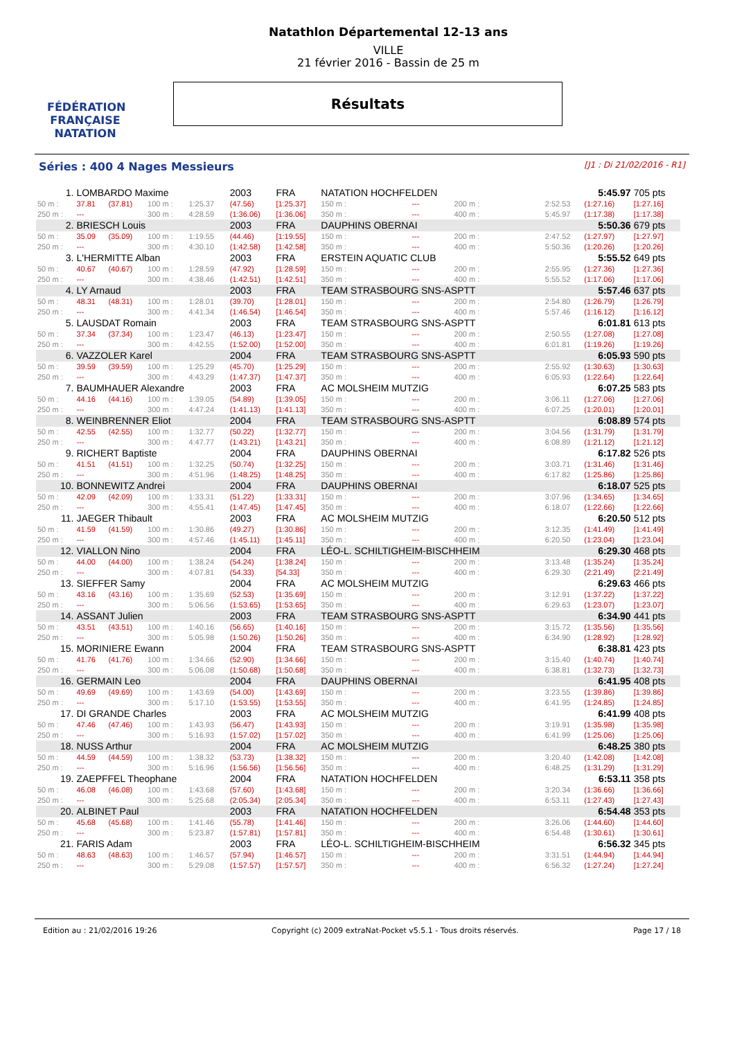FÉDÉRATION FRANÇAISE
NATATION
Natathlon Départemental 12-13 ans
VILLE
21 février 2016 - Bassin de 25 m
Résultats
Séries : 400 4 Nages Messieurs [J1 : Di 21/02/2016 - R1]
| 1. | LOMBARDO Maxime | | | | 2003 | FRA | NATATION HOCHFELDEN | | | | | 5:45.97 | 705 pts |
| 50 m : | 37.81 | (37.81) | 100 m : | 1:25.37 | (47.56) | [1:25.37] | 150 m : | --- | | 200 m : | 2:52.53 | (1:27.16) | [1:27.16] |
| 250 m : | --- | | 300 m : | 4:28.59 | (1:36.06) | [1:36.06] | 350 m : | --- | | 400 m : | 5:45.97 | (1:17.38) | [1:17.38] |
| 2. | BRIESCH Louis | | | | 2003 | FRA | DAUPHINS OBERNAI | | | | | 5:50.36 | 679 pts |
| 50 m : | 35.09 | (35.09) | 100 m : | 1:19.55 | (44.46) | [1:19.55] | 150 m : | --- | | 200 m : | 2:47.52 | (1:27.97) | [1:27.97] |
| 250 m : | --- | | 300 m : | 4:30.10 | (1:42.58) | [1:42.58] | 350 m : | --- | | 400 m : | 5:50.36 | (1:20.26) | [1:20.26] |
| 3. | L'HERMITTE Alban | | | | 2003 | FRA | ERSTEIN AQUATIC CLUB | | | | | 5:55.52 | 649 pts |
| 50 m : | 40.67 | (40.67) | 100 m : | 1:28.59 | (47.92) | [1:28.59] | 150 m : | --- | | 200 m : | 2:55.95 | (1:27.36) | [1:27.36] |
| 250 m : | --- | | 300 m : | 4:38.46 | (1:42.51) | [1:42.51] | 350 m : | --- | | 400 m : | 5:55.52 | (1:17.06) | [1:17.06] |
| 4. | LY Arnaud | | | | 2003 | FRA | TEAM STRASBOURG SNS-ASPTT | | | | | 5:57.46 | 637 pts |
| 50 m : | 48.31 | (48.31) | 100 m : | 1:28.01 | (39.70) | [1:28.01] | 150 m : | --- | | 200 m : | 2:54.80 | (1:26.79) | [1:26.79] |
| 250 m : | --- | | 300 m : | 4:41.34 | (1:46.54) | [1:46.54] | 350 m : | --- | | 400 m : | 5:57.46 | (1:16.12) | [1:16.12] |
| 5. | LAUSDAT Romain | | | | 2003 | FRA | TEAM STRASBOURG SNS-ASPTT | | | | | 6:01.81 | 613 pts |
| 50 m : | 37.34 | (37.34) | 100 m : | 1:23.47 | (46.13) | [1:23.47] | 150 m : | --- | | 200 m : | 2:50.55 | (1:27.08) | [1:27.08] |
| 250 m : | --- | | 300 m : | 4:42.55 | (1:52.00) | [1:52.00] | 350 m : | --- | | 400 m : | 6:01.81 | (1:19.26) | [1:19.26] |
| 6. | VAZZOLER Karel | | | | 2004 | FRA | TEAM STRASBOURG SNS-ASPTT | | | | | 6:05.93 | 590 pts |
| 50 m : | 39.59 | (39.59) | 100 m : | 1:25.29 | (45.70) | [1:25.29] | 150 m : | --- | | 200 m : | 2:55.92 | (1:30.63) | [1:30.63] |
| 250 m : | --- | | 300 m : | 4:43.29 | (1:47.37) | [1:47.37] | 350 m : | --- | | 400 m : | 6:05.93 | (1:22.64) | [1:22.64] |
| 7. | BAUMHAUER Alexandre | | | | 2003 | FRA | AC MOLSHEIM MUTZIG | | | | | 6:07.25 | 583 pts |
| 50 m : | 44.16 | (44.16) | 100 m : | 1:39.05 | (54.89) | [1:39.05] | 150 m : | --- | | 200 m : | 3:06.11 | (1:27.06) | [1:27.06] |
| 250 m : | --- | | 300 m : | 4:47.24 | (1:41.13) | [1:41.13] | 350 m : | --- | | 400 m : | 6:07.25 | (1:20.01) | [1:20.01] |
| 8. | WEINBRENNER Eliot | | | | 2004 | FRA | TEAM STRASBOURG SNS-ASPTT | | | | | 6:08.89 | 574 pts |
| 50 m : | 42.55 | (42.55) | 100 m : | 1:32.77 | (50.22) | [1:32.77] | 150 m : | --- | | 200 m : | 3:04.56 | (1:31.79) | [1:31.79] |
| 250 m : | --- | | 300 m : | 4:47.77 | (1:43.21) | [1:43.21] | 350 m : | --- | | 400 m : | 6:08.89 | (1:21.12) | [1:21.12] |
| 9. | RICHERT Baptiste | | | | 2004 | FRA | DAUPHINS OBERNAI | | | | | 6:17.82 | 526 pts |
| 50 m : | 41.51 | (41.51) | 100 m : | 1:32.25 | (50.74) | [1:32.25] | 150 m : | --- | | 200 m : | 3:03.71 | (1:31.46) | [1:31.46] |
| 250 m : | --- | | 300 m : | 4:51.96 | (1:48.25) | [1:48.25] | 350 m : | --- | | 400 m : | 6:17.82 | (1:25.86) | [1:25.86] |
| 10. | BONNEWITZ Andrei | | | | 2004 | FRA | DAUPHINS OBERNAI | | | | | 6:18.07 | 525 pts |
| 50 m : | 42.09 | (42.09) | 100 m : | 1:33.31 | (51.22) | [1:33.31] | 150 m : | --- | | 200 m : | 3:07.96 | (1:34.65) | [1:34.65] |
| 250 m : | --- | | 300 m : | 4:55.41 | (1:47.45) | [1:47.45] | 350 m : | --- | | 400 m : | 6:18.07 | (1:22.66) | [1:22.66] |
| 11. | JAEGER Thibault | | | | 2003 | FRA | AC MOLSHEIM MUTZIG | | | | | 6:20.50 | 512 pts |
| 50 m : | 41.59 | (41.59) | 100 m : | 1:30.86 | (49.27) | [1:30.86] | 150 m : | --- | | 200 m : | 3:12.35 | (1:41.49) | [1:41.49] |
| 250 m : | --- | | 300 m : | 4:57.46 | (1:45.11) | [1:45.11] | 350 m : | --- | | 400 m : | 6:20.50 | (1:23.04) | [1:23.04] |
| 12. | VIALLON Nino | | | | 2004 | FRA | LÉO-L. SCHILTIGHEIM-BISCHHEIM | | | | | 6:29.30 | 468 pts |
| 50 m : | 44.00 | (44.00) | 100 m : | 1:38.24 | (54.24) | [1:38.24] | 150 m : | --- | | 200 m : | 3:13.48 | (1:35.24) | [1:35.24] |
| 250 m : | --- | | 300 m : | 4:07.81 | (54.33) | [54.33] | 350 m : | --- | | 400 m : | 6:29.30 | (2:21.49) | [2:21.49] |
| 13. | SIEFFER Samy | | | | 2004 | FRA | AC MOLSHEIM MUTZIG | | | | | 6:29.63 | 466 pts |
| 50 m : | 43.16 | (43.16) | 100 m : | 1:35.69 | (52.53) | [1:35.69] | 150 m : | --- | | 200 m : | 3:12.91 | (1:37.22) | [1:37.22] |
| 250 m : | --- | | 300 m : | 5:06.56 | (1:53.65) | [1:53.65] | 350 m : | --- | | 400 m : | 6:29.63 | (1:23.07) | [1:23.07] |
| 14. | ASSANT Julien | | | | 2003 | FRA | TEAM STRASBOURG SNS-ASPTT | | | | | 6:34.90 | 441 pts |
| 50 m : | 43.51 | (43.51) | 100 m : | 1:40.16 | (56.65) | [1:40.16] | 150 m : | --- | | 200 m : | 3:15.72 | (1:35.56) | [1:35.56] |
| 250 m : | --- | | 300 m : | 5:05.98 | (1:50.26) | [1:50.26] | 350 m : | --- | | 400 m : | 6:34.90 | (1:28.92) | [1:28.92] |
| 15. | MORINIERE Ewann | | | | 2004 | FRA | TEAM STRASBOURG SNS-ASPTT | | | | | 6:38.81 | 423 pts |
| 50 m : | 41.76 | (41.76) | 100 m : | 1:34.66 | (52.90) | [1:34.66] | 150 m : | --- | | 200 m : | 3:15.40 | (1:40.74) | [1:40.74] |
| 250 m : | --- | | 300 m : | 5:06.08 | (1:50.68) | [1:50.68] | 350 m : | --- | | 400 m : | 6:38.81 | (1:32.73) | [1:32.73] |
| 16. | GERMAIN Leo | | | | 2004 | FRA | DAUPHINS OBERNAI | | | | | 6:41.95 | 408 pts |
| 50 m : | 49.69 | (49.69) | 100 m : | 1:43.69 | (54.00) | [1:43.69] | 150 m : | --- | | 200 m : | 3:23.55 | (1:39.86) | [1:39.86] |
| 250 m : | --- | | 300 m : | 5:17.10 | (1:53.55) | [1:53.55] | 350 m : | --- | | 400 m : | 6:41.95 | (1:24.85) | [1:24.85] |
| 17. | DI GRANDE Charles | | | | 2003 | FRA | AC MOLSHEIM MUTZIG | | | | | 6:41.99 | 408 pts |
| 50 m : | 47.46 | (47.46) | 100 m : | 1:43.93 | (56.47) | [1:43.93] | 150 m : | --- | | 200 m : | 3:19.91 | (1:35.98) | [1:35.98] |
| 250 m : | --- | | 300 m : | 5:16.93 | (1:57.02) | [1:57.02] | 350 m : | --- | | 400 m : | 6:41.99 | (1:25.06) | [1:25.06] |
| 18. | NUSS Arthur | | | | 2004 | FRA | AC MOLSHEIM MUTZIG | | | | | 6:48.25 | 380 pts |
| 50 m : | 44.59 | (44.59) | 100 m : | 1:38.32 | (53.73) | [1:38.32] | 150 m : | --- | | 200 m : | 3:20.40 | (1:42.08) | [1:42.08] |
| 250 m : | --- | | 300 m : | 5:16.96 | (1:56.56) | [1:56.56] | 350 m : | --- | | 400 m : | 6:48.25 | (1:31.29) | [1:31.29] |
| 19. | ZAEPFFEL Theophane | | | | 2004 | FRA | NATATION HOCHFELDEN | | | | | 6:53.11 | 358 pts |
| 50 m : | 46.08 | (46.08) | 100 m : | 1:43.68 | (57.60) | [1:43.68] | 150 m : | --- | | 200 m : | 3:20.34 | (1:36.66) | [1:36.66] |
| 250 m : | --- | | 300 m : | 5:25.68 | (2:05.34) | [2:05.34] | 350 m : | --- | | 400 m : | 6:53.11 | (1:27.43) | [1:27.43] |
| 20. | ALBINET Paul | | | | 2003 | FRA | NATATION HOCHFELDEN | | | | | 6:54.48 | 353 pts |
| 50 m : | 45.68 | (45.68) | 100 m : | 1:41.46 | (55.78) | [1:41.46] | 150 m : | --- | | 200 m : | 3:26.06 | (1:44.60) | [1:44.60] |
| 250 m : | --- | | 300 m : | 5:23.87 | (1:57.81) | [1:57.81] | 350 m : | --- | | 400 m : | 6:54.48 | (1:30.61) | [1:30.61] |
| 21. | FARIS Adam | | | | 2003 | FRA | LÉO-L. SCHILTIGHEIM-BISCHHEIM | | | | | 6:56.32 | 345 pts |
| 50 m : | 48.63 | (48.63) | 100 m : | 1:46.57 | (57.94) | [1:46.57] | 150 m : | --- | | 200 m : | 3:31.51 | (1:44.94) | [1:44.94] |
| 250 m : | --- | | 300 m : | 5:29.08 | (1:57.57) | [1:57.57] | 350 m : | --- | | 400 m : | 6:56.32 | (1:27.24) | [1:27.24] |
Edition au : 21/02/2016 19:26 Copyright (c) 2009 extraNat-Pocket v5.5.1 - Tous droits réservés. Page 17 / 18